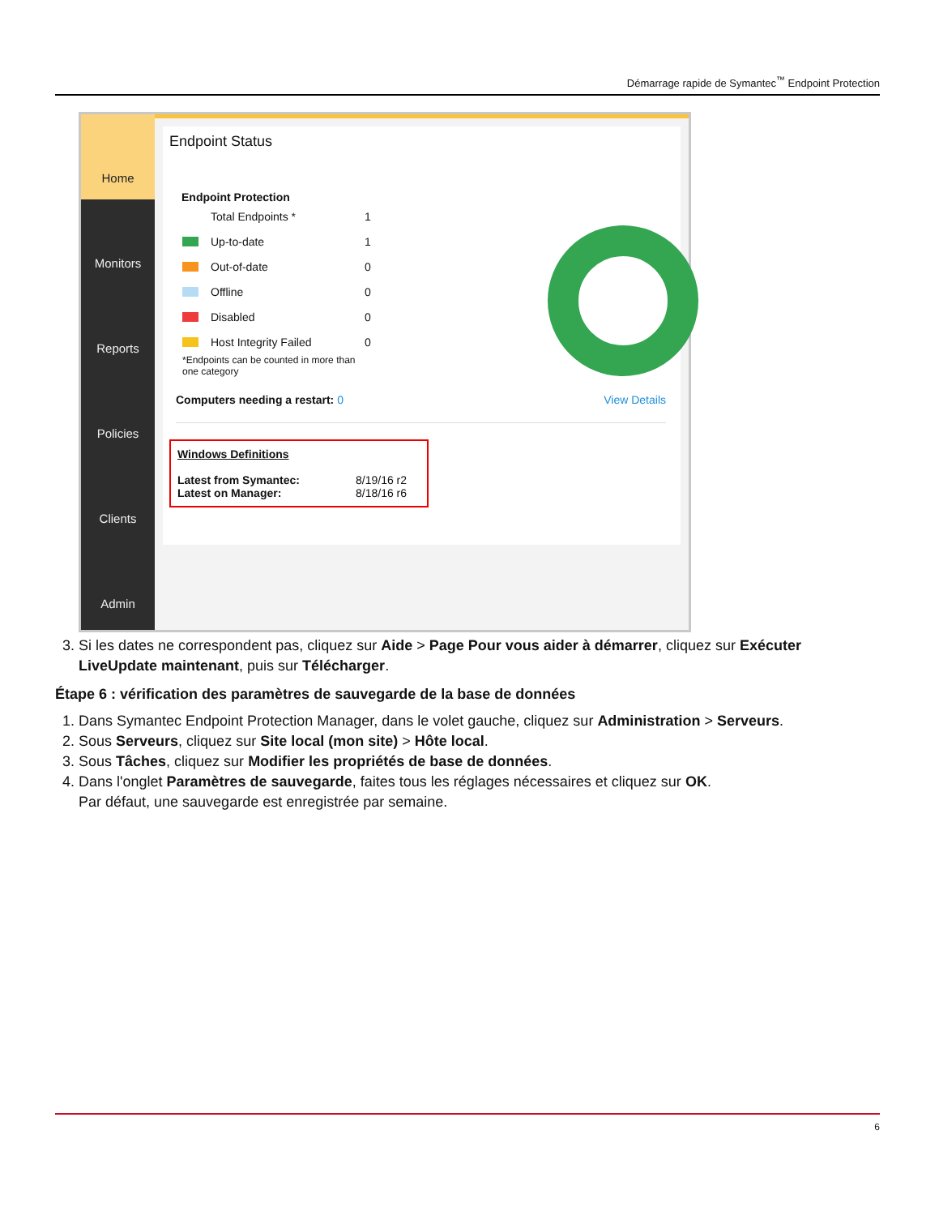Démarrage rapide de Symantec<sup>™</sup> Endpoint Protection
Home
Monitors
Reports
Policies
Clients
Admin
Endpoint Status
Endpoint Protection
Total Endpoints * 1
Up-to-date 1
Out-of-date 0
Offline 0
Disabled 0
Host Integrity Failed 0
*Endpoints can be counted in more than one category
Computers needing a restart: 0 View Details
Windows Definitions
Latest from Symantec: 8/19/16 r2
Latest on Manager: 8/18/16 r6
3. Si les dates ne correspondent pas, cliquez sur Aide > Page Pour vous aider à démarrer, cliquez sur Exécuter LiveUpdate maintenant, puis sur Télécharger.
Étape 6 : vérification des paramètres de sauvegarde de la base de données
1. Dans Symantec Endpoint Protection Manager, dans le volet gauche, cliquez sur Administration > Serveurs.
2. Sous Serveurs, cliquez sur Site local (mon site) > Hôte local.
3. Sous Tâches, cliquez sur Modifier les propriétés de base de données.
4. Dans l'onglet Paramètres de sauvegarde, faites tous les réglages nécessaires et cliquez sur OK.
Par défaut, une sauvegarde est enregistrée par semaine.
6